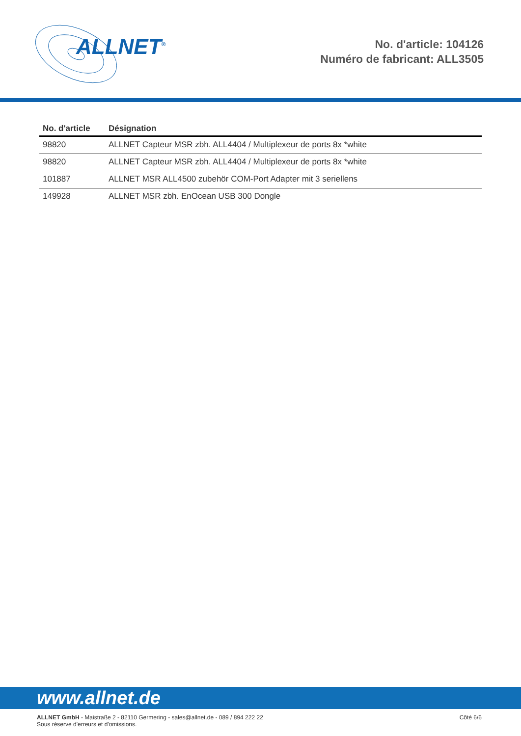ALLNET<sup>®</sup>
No. d'article: 104126
Numéro de fabricant: ALL3505
| No. d'article | Désignation |
| --- | --- |
| 98820 | ALLNET Capteur MSR zbh. ALL4404 / Multiplexeur de ports 8x *white |
| 98820 | ALLNET Capteur MSR zbh. ALL4404 / Multiplexeur de ports 8x *white |
| 101887 | ALLNET MSR ALL4500 zubehör COM-Port Adapter mit 3 seriellens |
| 149928 | ALLNET MSR zbh. EnOcean USB 300 Dongle |
www.allnet.de
ALLNET GmbH - Maistraße 2 - 82110 Germering - sales@allnet.de - 089 / 894 222 22
Sous réserve d'erreurs et d'omissions.
Côté 6/6